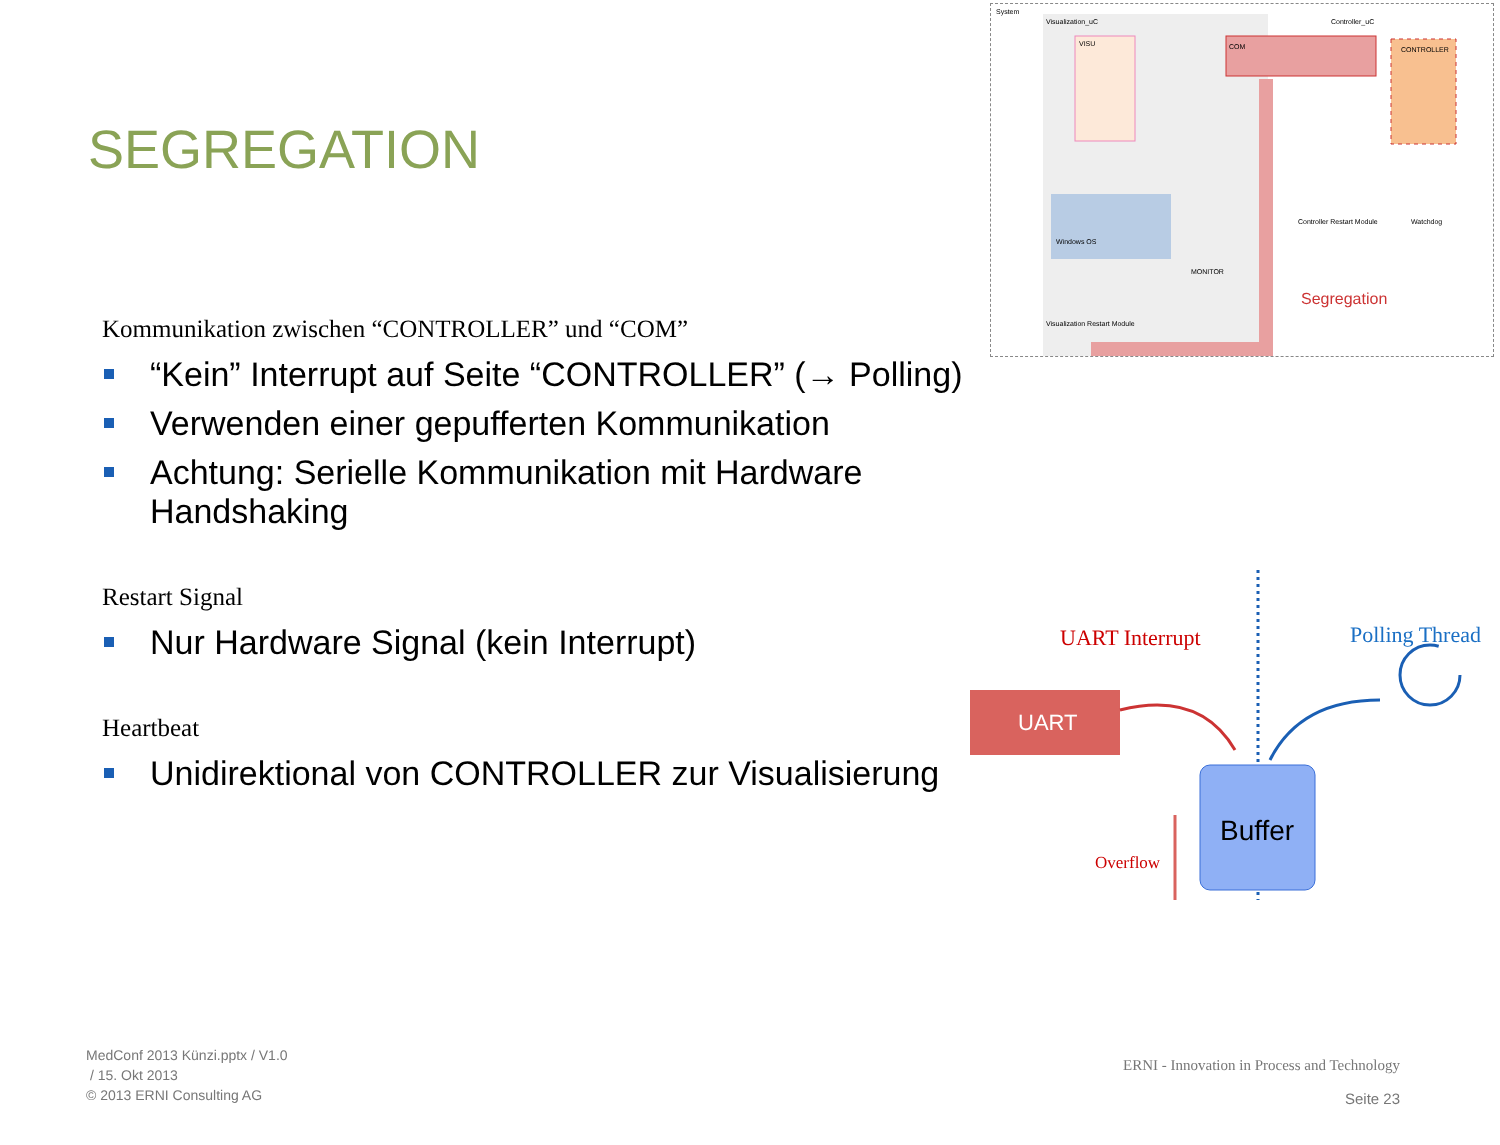SEGREGATION
System
Visualization_uC
Controller_uC
VISU
COM
CONTROLLER
Windows OS
MONITOR
Controller Restart Module
Watchdog
Visualization Restart Module
Segregation
Kommunikation zwischen “CONTROLLER” und “COM”
“Kein” Interrupt auf Seite “CONTROLLER” (→ Polling)
Verwenden einer gepufferten Kommunikation
Achtung: Serielle Kommunikation mit Hardware Handshaking
Restart Signal
Nur Hardware Signal (kein Interrupt)
Heartbeat
Unidirektional von CONTROLLER zur Visualisierung
UART Interrupt
Polling Thread
UART
Buffer
Overflow
MedConf 2013 Künzi.pptx / V1.0
/ 15. Okt 2013
© 2013 ERNI Consulting AG
ERNI - Innovation in Process and Technology
Seite 23